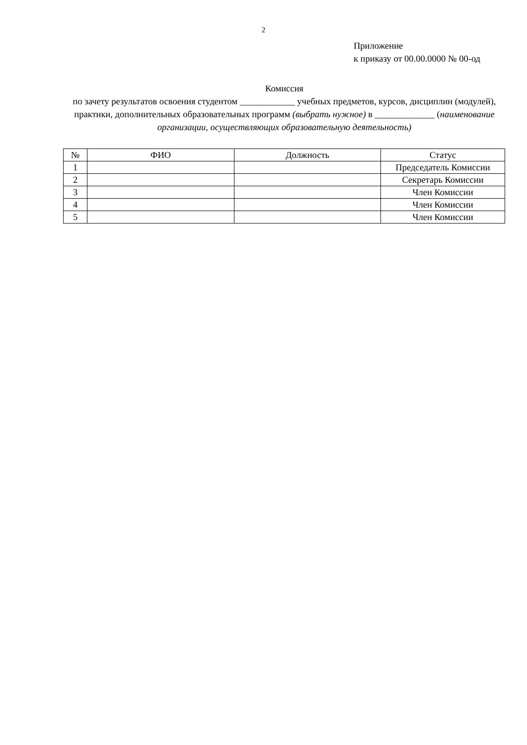2
Приложение
к приказу от 00.00.0000 № 00-од
Комиссия
по зачету результатов освоения студентом ____________ учебных предметов, курсов, дисциплин (модулей), практики, дополнительных образовательных программ (выбрать нужное) в _____________ (наименование организации, осуществляющих образовательную деятельность)
| № | ФИО | Должность | Статус |
| --- | --- | --- | --- |
| 1 | | | Председатель Комиссии |
| 2 | | | Секретарь Комиссии |
| 3 | | | Член Комиссии |
| 4 | | | Член Комиссии |
| 5 | | | Член Комиссии |